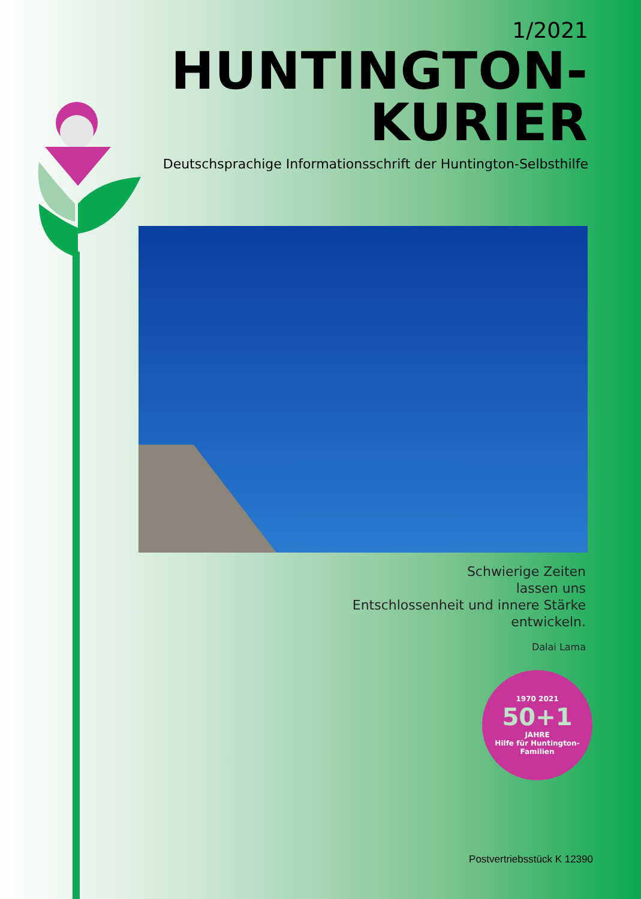1/2021
HUNTINGTON-KURIER
Deutschsprachige Informationsschrift der Huntington-Selbsthilfe
Schwierige Zeiten
lassen uns
Entschlossenheit und innere Stärke
entwickeln.
Dalai Lama
1970 2021
50+1
JAHRE
Hilfe für Huntington-Familien
Postvertriebsstück K 12390